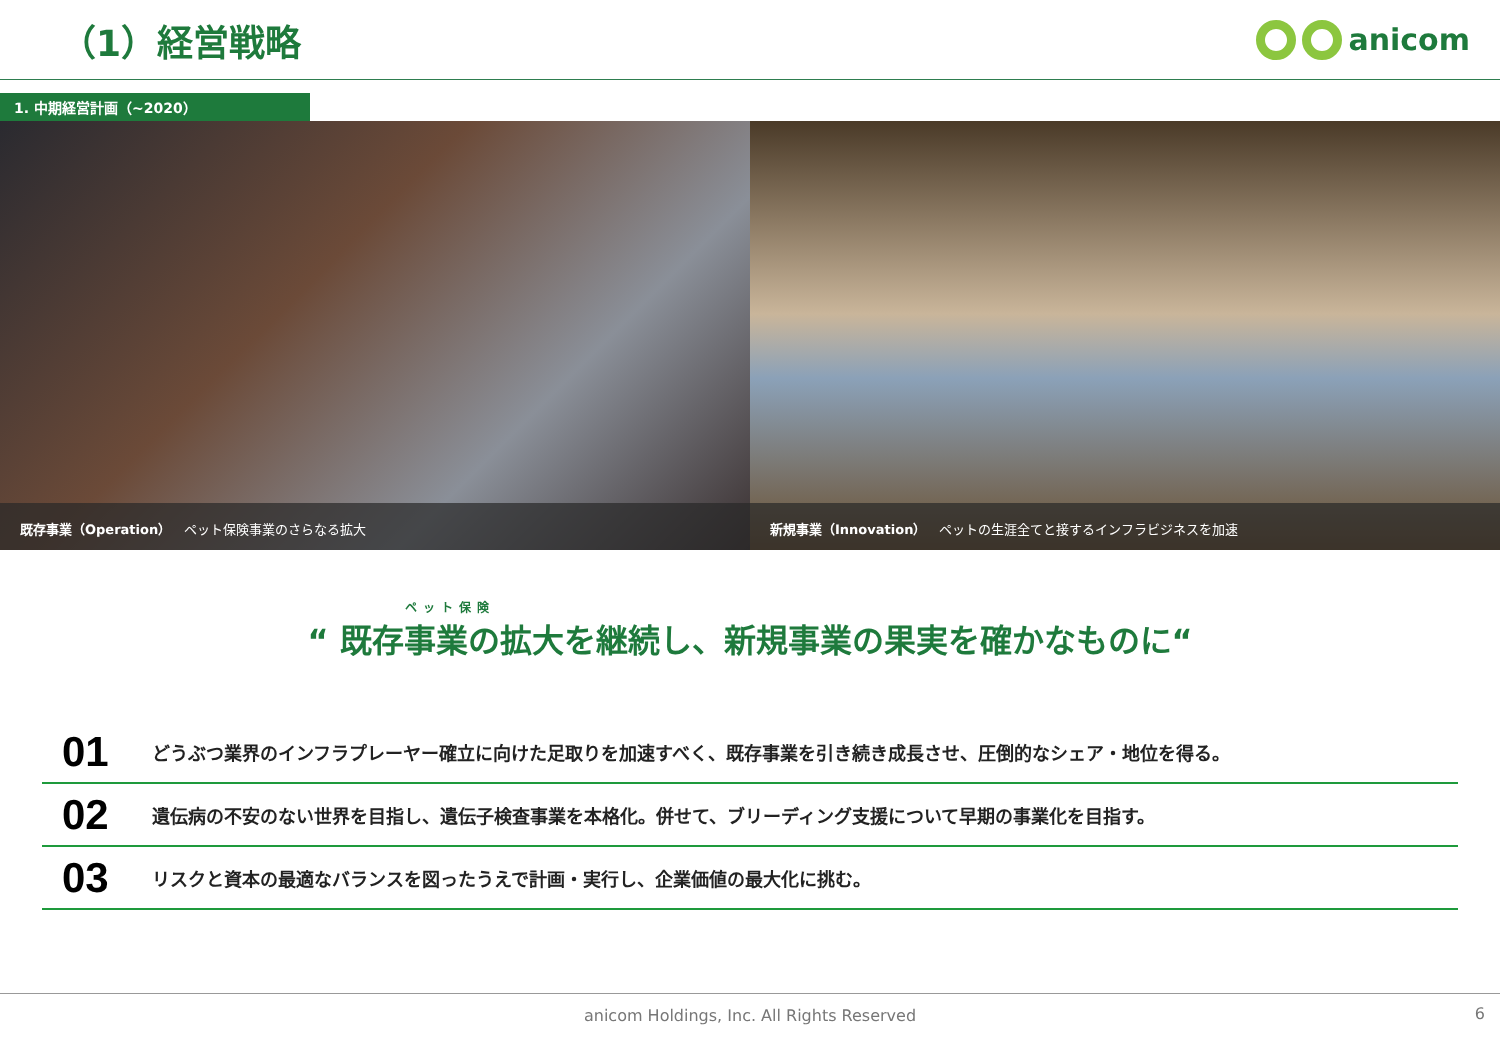（1）経営戦略
anicom
1. 中期経営計画（~2020）
既存事業（Operation）　ペット保険事業のさらなる拡大
新規事業（Innovation）　ペットの生涯全てと接するインフラビジネスを加速
ペット保険
“ 既存事業の拡大を継続し、新規事業の果実を確かなものに“
01 どうぶつ業界のインフラプレーヤー確立に向けた足取りを加速すべく、既存事業を引き続き成長させ、圧倒的なシェア・地位を得る。
02 遺伝病の不安のない世界を目指し、遺伝子検査事業を本格化。併せて、ブリーディング支援について早期の事業化を目指す。
03 リスクと資本の最適なバランスを図ったうえで計画・実行し、企業価値の最大化に挑む。
anicom Holdings, Inc. All Rights Reserved 6